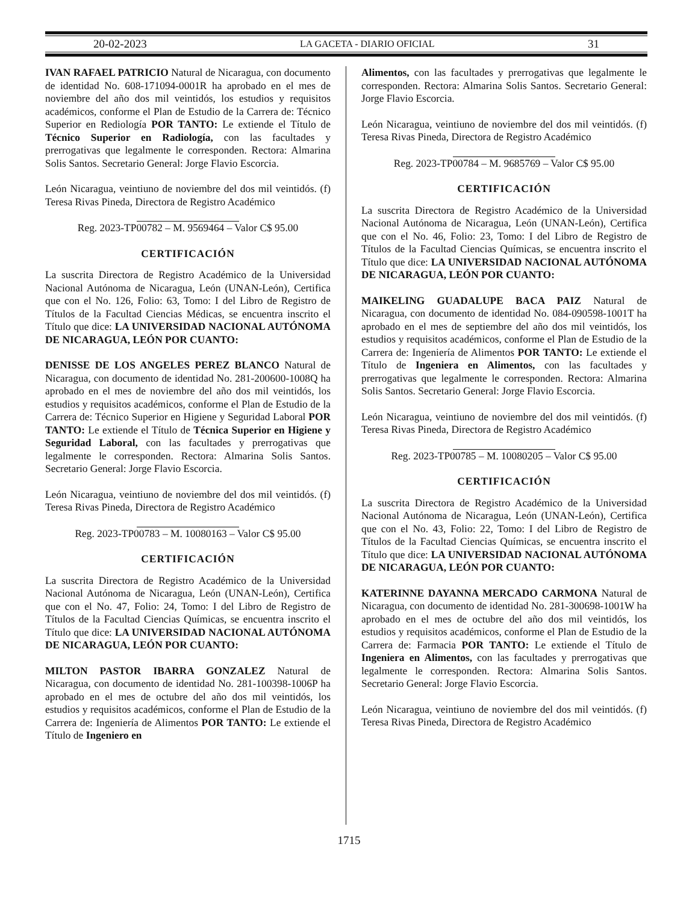20-02-2023 LA GACETA - DIARIO OFICIAL 31
IVAN RAFAEL PATRICIO Natural de Nicaragua, con documento de identidad No. 608-171094-0001R ha aprobado en el mes de noviembre del año dos mil veintidós, los estudios y requisitos académicos, conforme el Plan de Estudio de la Carrera de: Técnico Superior en Rediología POR TANTO: Le extiende el Título de Técnico Superior en Radiología, con las facultades y prerrogativas que legalmente le corresponden. Rectora: Almarina Solis Santos. Secretario General: Jorge Flavio Escorcia.
León Nicaragua, veintiuno de noviembre del dos mil veintidós. (f) Teresa Rivas Pineda, Directora de Registro Académico
Reg. 2023-TP00782 – M. 9569464 – Valor C$ 95.00
CERTIFICACIÓN
La suscrita Directora de Registro Académico de la Universidad Nacional Autónoma de Nicaragua, León (UNAN-León), Certifica que con el No. 126, Folio: 63, Tomo: I del Libro de Registro de Títulos de la Facultad Ciencias Médicas, se encuentra inscrito el Título que dice: LA UNIVERSIDAD NACIONAL AUTÓNOMA DE NICARAGUA, LEÓN POR CUANTO:
DENISSE DE LOS ANGELES PEREZ BLANCO Natural de Nicaragua, con documento de identidad No. 281-200600-1008Q ha aprobado en el mes de noviembre del año dos mil veintidós, los estudios y requisitos académicos, conforme el Plan de Estudio de la Carrera de: Técnico Superior en Higiene y Seguridad Laboral POR TANTO: Le extiende el Título de Técnica Superior en Higiene y Seguridad Laboral, con las facultades y prerrogativas que legalmente le corresponden. Rectora: Almarina Solis Santos. Secretario General: Jorge Flavio Escorcia.
León Nicaragua, veintiuno de noviembre del dos mil veintidós. (f) Teresa Rivas Pineda, Directora de Registro Académico
Reg. 2023-TP00783 – M. 10080163 – Valor C$ 95.00
CERTIFICACIÓN
La suscrita Directora de Registro Académico de la Universidad Nacional Autónoma de Nicaragua, León (UNAN-León), Certifica que con el No. 47, Folio: 24, Tomo: I del Libro de Registro de Títulos de la Facultad Ciencias Químicas, se encuentra inscrito el Título que dice: LA UNIVERSIDAD NACIONAL AUTÓNOMA DE NICARAGUA, LEÓN POR CUANTO:
MILTON PASTOR IBARRA GONZALEZ Natural de Nicaragua, con documento de identidad No. 281-100398-1006P ha aprobado en el mes de octubre del año dos mil veintidós, los estudios y requisitos académicos, conforme el Plan de Estudio de la Carrera de: Ingeniería de Alimentos POR TANTO: Le extiende el Título de Ingeniero en
Alimentos, con las facultades y prerrogativas que legalmente le corresponden. Rectora: Almarina Solis Santos. Secretario General: Jorge Flavio Escorcia.
León Nicaragua, veintiuno de noviembre del dos mil veintidós. (f) Teresa Rivas Pineda, Directora de Registro Académico
Reg. 2023-TP00784 – M. 9685769 – Valor C$ 95.00
CERTIFICACIÓN
La suscrita Directora de Registro Académico de la Universidad Nacional Autónoma de Nicaragua, León (UNAN-León), Certifica que con el No. 46, Folio: 23, Tomo: I del Libro de Registro de Títulos de la Facultad Ciencias Químicas, se encuentra inscrito el Título que dice: LA UNIVERSIDAD NACIONAL AUTÓNOMA DE NICARAGUA, LEÓN POR CUANTO:
MAIKELING GUADALUPE BACA PAIZ Natural de Nicaragua, con documento de identidad No. 084-090598-1001T ha aprobado en el mes de septiembre del año dos mil veintidós, los estudios y requisitos académicos, conforme el Plan de Estudio de la Carrera de: Ingeniería de Alimentos POR TANTO: Le extiende el Título de Ingeniera en Alimentos, con las facultades y prerrogativas que legalmente le corresponden. Rectora: Almarina Solis Santos. Secretario General: Jorge Flavio Escorcia.
León Nicaragua, veintiuno de noviembre del dos mil veintidós. (f) Teresa Rivas Pineda, Directora de Registro Académico
Reg. 2023-TP00785 – M. 10080205 – Valor C$ 95.00
CERTIFICACIÓN
La suscrita Directora de Registro Académico de la Universidad Nacional Autónoma de Nicaragua, León (UNAN-León), Certifica que con el No. 43, Folio: 22, Tomo: I del Libro de Registro de Títulos de la Facultad Ciencias Químicas, se encuentra inscrito el Título que dice: LA UNIVERSIDAD NACIONAL AUTÓNOMA DE NICARAGUA, LEÓN POR CUANTO:
KATERINNE DAYANNA MERCADO CARMONA Natural de Nicaragua, con documento de identidad No. 281-300698-1001W ha aprobado en el mes de octubre del año dos mil veintidós, los estudios y requisitos académicos, conforme el Plan de Estudio de la Carrera de: Farmacia POR TANTO: Le extiende el Título de Ingeniera en Alimentos, con las facultades y prerrogativas que legalmente le corresponden. Rectora: Almarina Solis Santos. Secretario General: Jorge Flavio Escorcia.
León Nicaragua, veintiuno de noviembre del dos mil veintidós. (f) Teresa Rivas Pineda, Directora de Registro Académico
1715